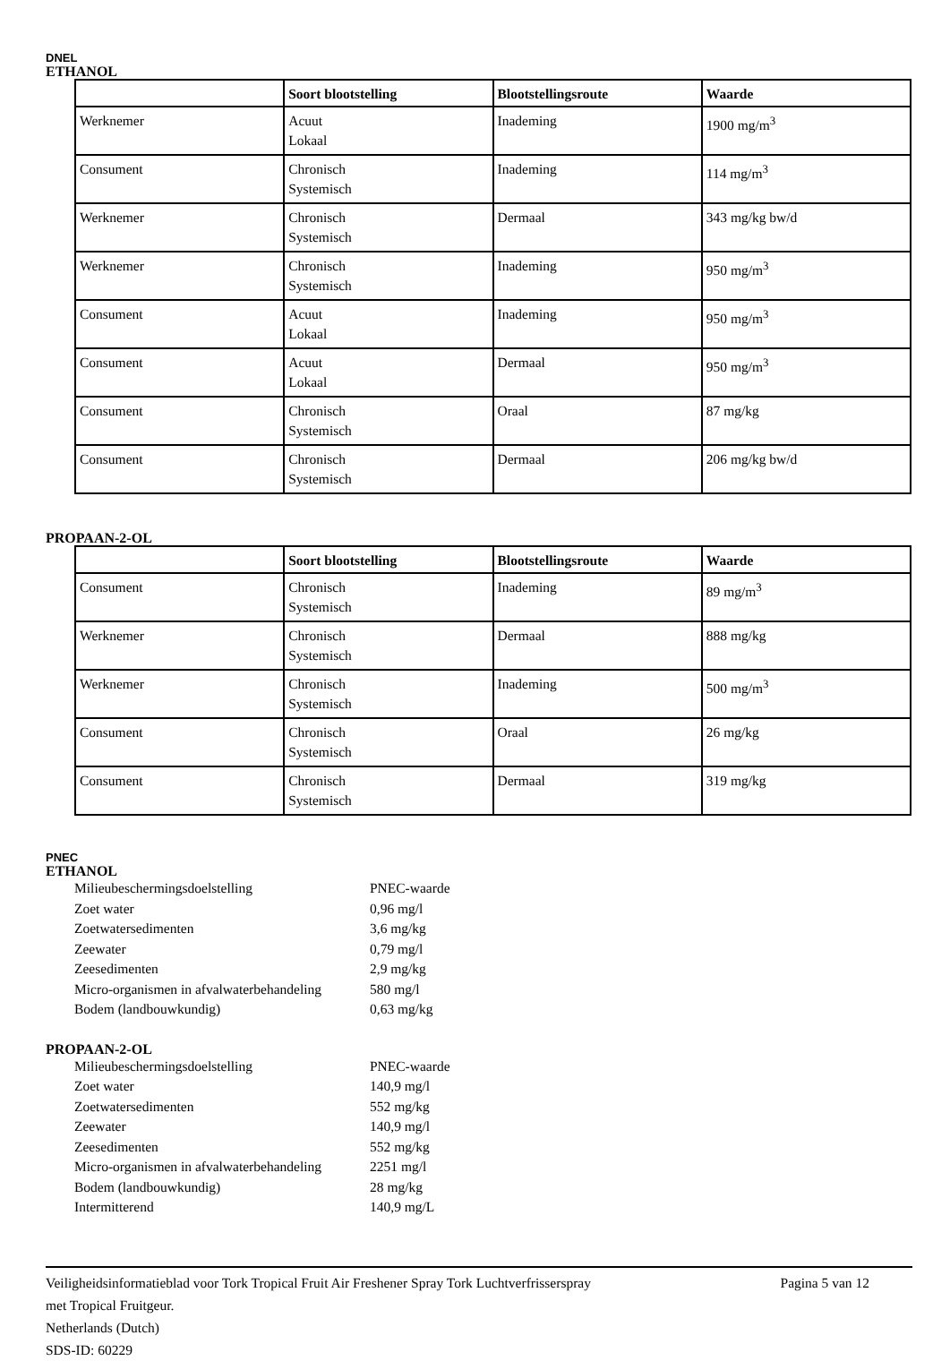DNEL
ETHANOL
| | Soort blootstelling | Blootstellingsroute | Waarde |
| --- | --- | --- | --- |
| Werknemer | Acuut Lokaal | Inademing | 1900 mg/m<sup>3</sup> |
| Consument | Chronisch Systemisch | Inademing | 114 mg/m<sup>3</sup> |
| Werknemer | Chronisch Systemisch | Dermaal | 343 mg/kg bw/d |
| Werknemer | Chronisch Systemisch | Inademing | 950 mg/m<sup>3</sup> |
| Consument | Acuut Lokaal | Inademing | 950 mg/m<sup>3</sup> |
| Consument | Acuut Lokaal | Dermaal | 950 mg/m<sup>3</sup> |
| Consument | Chronisch Systemisch | Oraal | 87 mg/kg |
| Consument | Chronisch Systemisch | Dermaal | 206 mg/kg bw/d |
PROPAAN-2-OL
| | Soort blootstelling | Blootstellingsroute | Waarde |
| --- | --- | --- | --- |
| Consument | Chronisch Systemisch | Inademing | 89 mg/m<sup>3</sup> |
| Werknemer | Chronisch Systemisch | Dermaal | 888 mg/kg |
| Werknemer | Chronisch Systemisch | Inademing | 500 mg/m<sup>3</sup> |
| Consument | Chronisch Systemisch | Oraal | 26 mg/kg |
| Consument | Chronisch Systemisch | Dermaal | 319 mg/kg |
PNEC
ETHANOL
| Milieubeschermingsdoelstelling | PNEC-waarde |
| Zoet water | 0,96 mg/l |
| Zoetwatersedimenten | 3,6 mg/kg |
| Zeewater | 0,79 mg/l |
| Zeesedimenten | 2,9 mg/kg |
| Micro-organismen in afvalwaterbehandeling | 580 mg/l |
| Bodem (landbouwkundig) | 0,63 mg/kg |
PROPAAN-2-OL
| Milieubeschermingsdoelstelling | PNEC-waarde |
| Zoet water | 140,9 mg/l |
| Zoetwatersedimenten | 552 mg/kg |
| Zeewater | 140,9 mg/l |
| Zeesedimenten | 552 mg/kg |
| Micro-organismen in afvalwaterbehandeling | 2251 mg/l |
| Bodem (landbouwkundig) | 28 mg/kg |
| Intermitterend | 140,9 mg/L |
Veiligheidsinformatieblad voor Tork Tropical Fruit Air Freshener Spray Tork Luchtverfrisserspray
met Tropical Fruitgeur.
Netherlands (Dutch)
SDS-ID: 60229
Pagina 5 van 12